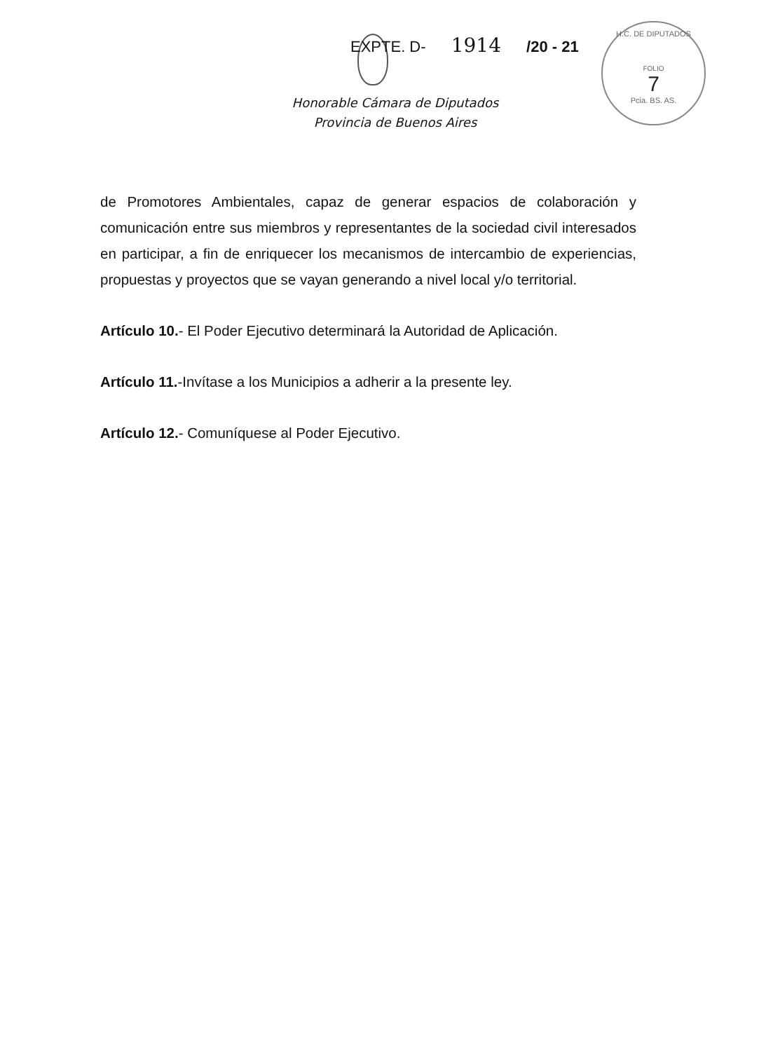EXPTE. D- 1914 /20 - 21
H.C. DE DIPUTADOS
FOLIO
7
Pcia. BS. AS.
Honorable Cámara de Diputados
Provincia de Buenos Aires
de Promotores Ambientales, capaz de generar espacios de colaboración y comunicación entre sus miembros y representantes de la sociedad civil interesados en participar, a fin de enriquecer los mecanismos de intercambio de experiencias, propuestas y proyectos que se vayan generando a nivel local y/o territorial.
Artículo 10.- El Poder Ejecutivo determinará la Autoridad de Aplicación.
Artículo 11.-Invítase a los Municipios a adherir a la presente ley.
Artículo 12.- Comuníquese al Poder Ejecutivo.